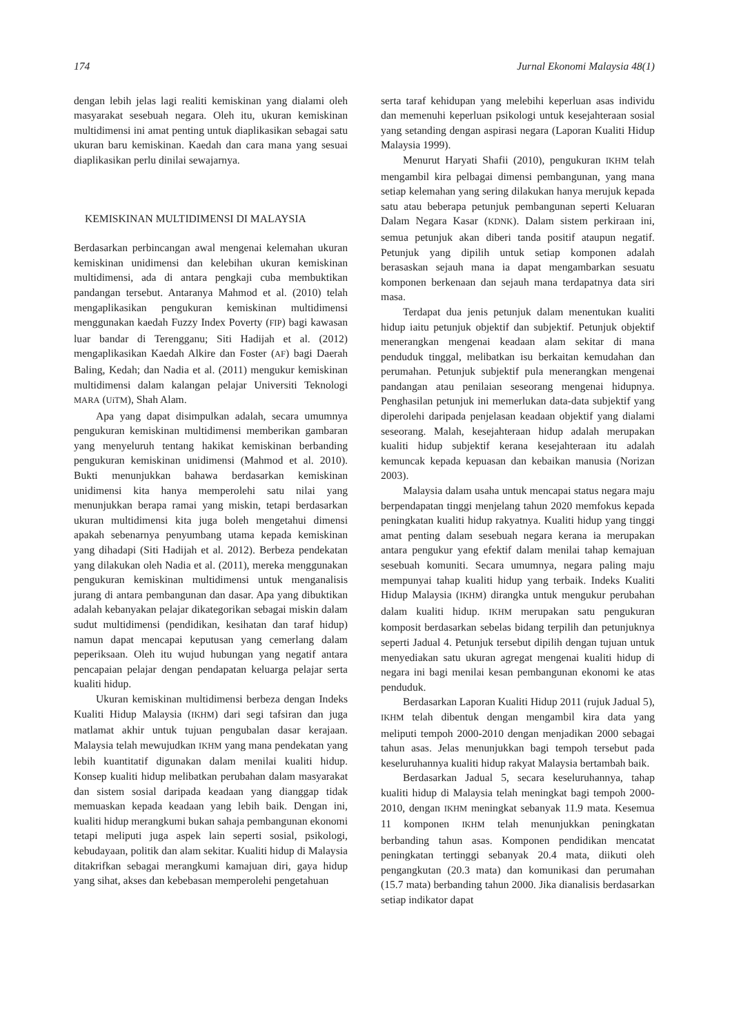174 Jurnal Ekonomi Malaysia 48(1)
dengan lebih jelas lagi realiti kemiskinan yang dialami oleh masyarakat sesebuah negara. Oleh itu, ukuran kemiskinan multidimensi ini amat penting untuk diaplikasikan sebagai satu ukuran baru kemiskinan. Kaedah dan cara mana yang sesuai diaplikasikan perlu dinilai sewajarnya.
KEMISKINAN MULTIDIMENSI DI MALAYSIA
Berdasarkan perbincangan awal mengenai kelemahan ukuran kemiskinan unidimensi dan kelebihan ukuran kemiskinan multidimensi, ada di antara pengkaji cuba membuktikan pandangan tersebut. Antaranya Mahmod et al. (2010) telah mengaplikasikan pengukuran kemiskinan multidimensi menggunakan kaedah Fuzzy Index Poverty (FIP) bagi kawasan luar bandar di Terengganu; Siti Hadijah et al. (2012) mengaplikasikan Kaedah Alkire dan Foster (AF) bagi Daerah Baling, Kedah; dan Nadia et al. (2011) mengukur kemiskinan multidimensi dalam kalangan pelajar Universiti Teknologi MARA (UiTM), Shah Alam.
Apa yang dapat disimpulkan adalah, secara umumnya pengukuran kemiskinan multidimensi memberikan gambaran yang menyeluruh tentang hakikat kemiskinan berbanding pengukuran kemiskinan unidimensi (Mahmod et al. 2010). Bukti menunjukkan bahawa berdasarkan kemiskinan unidimensi kita hanya memperolehi satu nilai yang menunjukkan berapa ramai yang miskin, tetapi berdasarkan ukuran multidimensi kita juga boleh mengetahui dimensi apakah sebenarnya penyumbang utama kepada kemiskinan yang dihadapi (Siti Hadijah et al. 2012). Berbeza pendekatan yang dilakukan oleh Nadia et al. (2011), mereka menggunakan pengukuran kemiskinan multidimensi untuk menganalisis jurang di antara pembangunan dan dasar. Apa yang dibuktikan adalah kebanyakan pelajar dikategorikan sebagai miskin dalam sudut multidimensi (pendidikan, kesihatan dan taraf hidup) namun dapat mencapai keputusan yang cemerlang dalam peperiksaan. Oleh itu wujud hubungan yang negatif antara pencapaian pelajar dengan pendapatan keluarga pelajar serta kualiti hidup.
Ukuran kemiskinan multidimensi berbeza dengan Indeks Kualiti Hidup Malaysia (IKHM) dari segi tafsiran dan juga matlamat akhir untuk tujuan pengubalan dasar kerajaan. Malaysia telah mewujudkan IKHM yang mana pendekatan yang lebih kuantitatif digunakan dalam menilai kualiti hidup. Konsep kualiti hidup melibatkan perubahan dalam masyarakat dan sistem sosial daripada keadaan yang dianggap tidak memuaskan kepada keadaan yang lebih baik. Dengan ini, kualiti hidup merangkumi bukan sahaja pembangunan ekonomi tetapi meliputi juga aspek lain seperti sosial, psikologi, kebudayaan, politik dan alam sekitar. Kualiti hidup di Malaysia ditakrifkan sebagai merangkumi kamajuan diri, gaya hidup yang sihat, akses dan kebebasan memperolehi pengetahuan
serta taraf kehidupan yang melebihi keperluan asas individu dan memenuhi keperluan psikologi untuk kesejahteraan sosial yang setanding dengan aspirasi negara (Laporan Kualiti Hidup Malaysia 1999).
Menurut Haryati Shafii (2010), pengukuran IKHM telah mengambil kira pelbagai dimensi pembangunan, yang mana setiap kelemahan yang sering dilakukan hanya merujuk kepada satu atau beberapa petunjuk pembangunan seperti Keluaran Dalam Negara Kasar (KDNK). Dalam sistem perkiraan ini, semua petunjuk akan diberi tanda positif ataupun negatif. Petunjuk yang dipilih untuk setiap komponen adalah berasaskan sejauh mana ia dapat mengambarkan sesuatu komponen berkenaan dan sejauh mana terdapatnya data siri masa.
Terdapat dua jenis petunjuk dalam menentukan kualiti hidup iaitu petunjuk objektif dan subjektif. Petunjuk objektif menerangkan mengenai keadaan alam sekitar di mana penduduk tinggal, melibatkan isu berkaitan kemudahan dan perumahan. Petunjuk subjektif pula menerangkan mengenai pandangan atau penilaian seseorang mengenai hidupnya. Penghasilan petunjuk ini memerlukan data-data subjektif yang diperolehi daripada penjelasan keadaan objektif yang dialami seseorang. Malah, kesejahteraan hidup adalah merupakan kualiti hidup subjektif kerana kesejahteraan itu adalah kemuncak kepada kepuasan dan kebaikan manusia (Norizan 2003).
Malaysia dalam usaha untuk mencapai status negara maju berpendapatan tinggi menjelang tahun 2020 memfokus kepada peningkatan kualiti hidup rakyatnya. Kualiti hidup yang tinggi amat penting dalam sesebuah negara kerana ia merupakan antara pengukur yang efektif dalam menilai tahap kemajuan sesebuah komuniti. Secara umumnya, negara paling maju mempunyai tahap kualiti hidup yang terbaik. Indeks Kualiti Hidup Malaysia (IKHM) dirangka untuk mengukur perubahan dalam kualiti hidup. IKHM merupakan satu pengukuran komposit berdasarkan sebelas bidang terpilih dan petunjuknya seperti Jadual 4. Petunjuk tersebut dipilih dengan tujuan untuk menyediakan satu ukuran agregat mengenai kualiti hidup di negara ini bagi menilai kesan pembangunan ekonomi ke atas penduduk.
Berdasarkan Laporan Kualiti Hidup 2011 (rujuk Jadual 5), IKHM telah dibentuk dengan mengambil kira data yang meliputi tempoh 2000-2010 dengan menjadikan 2000 sebagai tahun asas. Jelas menunjukkan bagi tempoh tersebut pada keseluruhannya kualiti hidup rakyat Malaysia bertambah baik.
Berdasarkan Jadual 5, secara keseluruhannya, tahap kualiti hidup di Malaysia telah meningkat bagi tempoh 2000-2010, dengan IKHM meningkat sebanyak 11.9 mata. Kesemua 11 komponen IKHM telah menunjukkan peningkatan berbanding tahun asas. Komponen pendidikan mencatat peningkatan tertinggi sebanyak 20.4 mata, diikuti oleh pengangkutan (20.3 mata) dan komunikasi dan perumahan (15.7 mata) berbanding tahun 2000. Jika dianalisis berdasarkan setiap indikator dapat